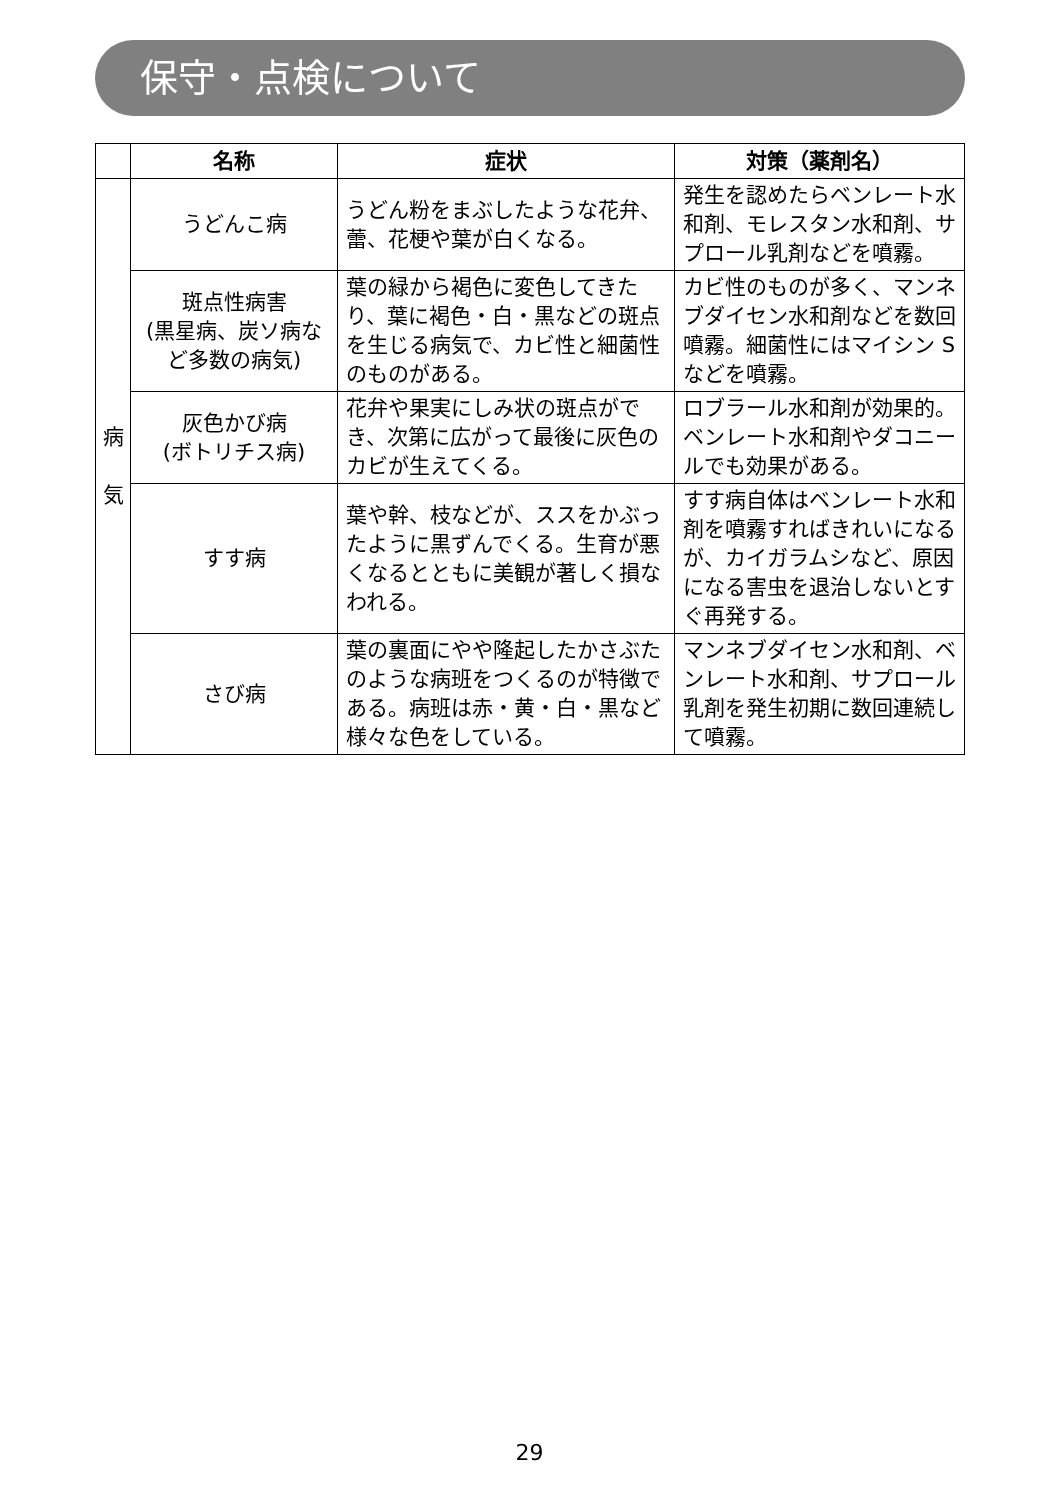保守・点検について
| | 名称 | 症状 | 対策（薬剤名） |
| --- | --- | --- | --- |
| 病 気 | うどんこ病 | うどん粉をまぶしたような花弁、蕾、花梗や葉が白くなる。 | 発生を認めたらベンレート水和剤、モレスタン水和剤、サプロール乳剤などを噴霧。 |
| | 斑点性病害 (黒星病、炭ソ病など多数の病気) | 葉の緑から褐色に変色してきたり、葉に褐色・白・黒などの斑点を生じる病気で、カビ性と細菌性のものがある。 | カビ性のものが多く、マンネブダイセン水和剤などを数回噴霧。細菌性にはマイシン S などを噴霧。 |
| | 灰色かび病 (ボトリチス病) | 花弁や果実にしみ状の斑点ができ、次第に広がって最後に灰色のカビが生えてくる。 | ロブラール水和剤が効果的。ベンレート水和剤やダコニールでも効果がある。 |
| | すす病 | 葉や幹、枝などが、ススをかぶったように黒ずんでくる。生育が悪くなるとともに美観が著しく損なわれる。 | すす病自体はベンレート水和剤を噴霧すればきれいになるが、カイガラムシなど、原因になる害虫を退治しないとすぐ再発する。 |
| | さび病 | 葉の裏面にやや隆起したかさぶたのような病班をつくるのが特徴である。病班は赤・黄・白・黒など様々な色をしている。 | マンネブダイセン水和剤、ベンレート水和剤、サプロール乳剤を発生初期に数回連続して噴霧。 |
29